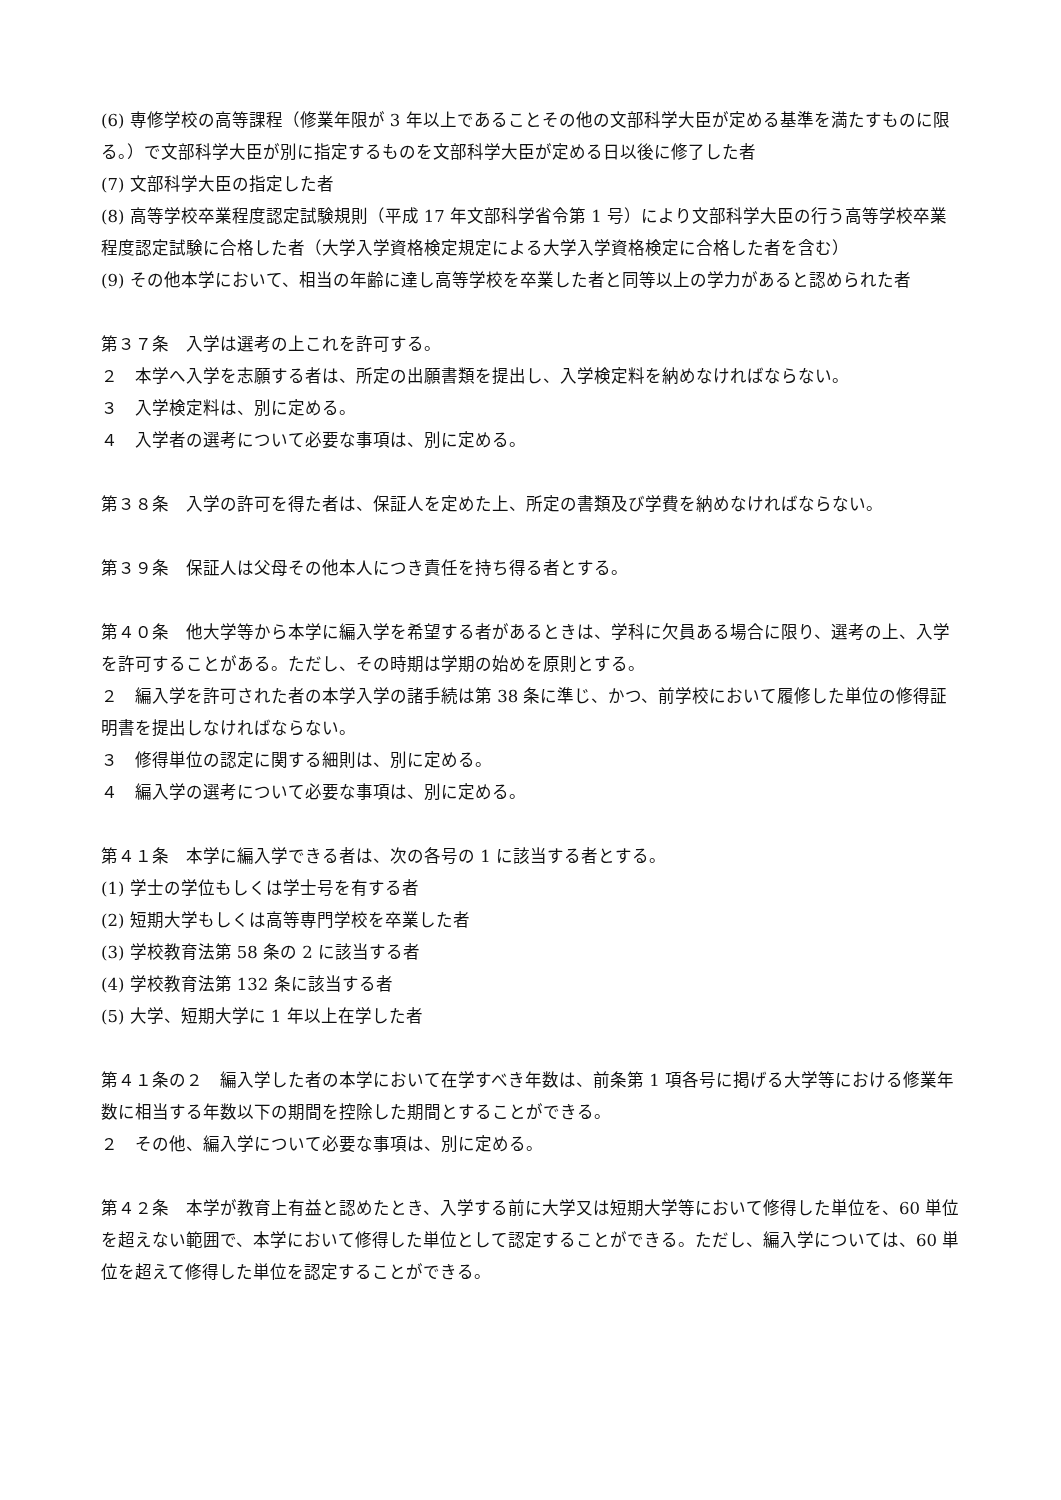(6) 専修学校の高等課程（修業年限が 3 年以上であることその他の文部科学大臣が定める基準を満たすものに限る。）で文部科学大臣が別に指定するものを文部科学大臣が定める日以後に修了した者
(7) 文部科学大臣の指定した者
(8) 高等学校卒業程度認定試験規則（平成 17 年文部科学省令第 1 号）により文部科学大臣の行う高等学校卒業程度認定試験に合格した者（大学入学資格検定規定による大学入学資格検定に合格した者を含む）
(9) その他本学において、相当の年齢に達し高等学校を卒業した者と同等以上の学力があると認められた者
第３７条　入学は選考の上これを許可する。
２　本学へ入学を志願する者は、所定の出願書類を提出し、入学検定料を納めなければならない。
３　入学検定料は、別に定める。
４　入学者の選考について必要な事項は、別に定める。
第３８条　入学の許可を得た者は、保証人を定めた上、所定の書類及び学費を納めなければならない。
第３９条　保証人は父母その他本人につき責任を持ち得る者とする。
第４０条　他大学等から本学に編入学を希望する者があるときは、学科に欠員ある場合に限り、選考の上、入学を許可することがある。ただし、その時期は学期の始めを原則とする。
２　編入学を許可された者の本学入学の諸手続は第 38 条に準じ、かつ、前学校において履修した単位の修得証明書を提出しなければならない。
３　修得単位の認定に関する細則は、別に定める。
４　編入学の選考について必要な事項は、別に定める。
第４１条　本学に編入学できる者は、次の各号の 1 に該当する者とする。
(1) 学士の学位もしくは学士号を有する者
(2) 短期大学もしくは高等専門学校を卒業した者
(3) 学校教育法第 58 条の 2 に該当する者
(4) 学校教育法第 132 条に該当する者
(5) 大学、短期大学に 1 年以上在学した者
第４１条の２　編入学した者の本学において在学すべき年数は、前条第 1 項各号に掲げる大学等における修業年数に相当する年数以下の期間を控除した期間とすることができる。
２　その他、編入学について必要な事項は、別に定める。
第４２条　本学が教育上有益と認めたとき、入学する前に大学又は短期大学等において修得した単位を、60 単位を超えない範囲で、本学において修得した単位として認定することができる。ただし、編入学については、60 単位を超えて修得した単位を認定することができる。